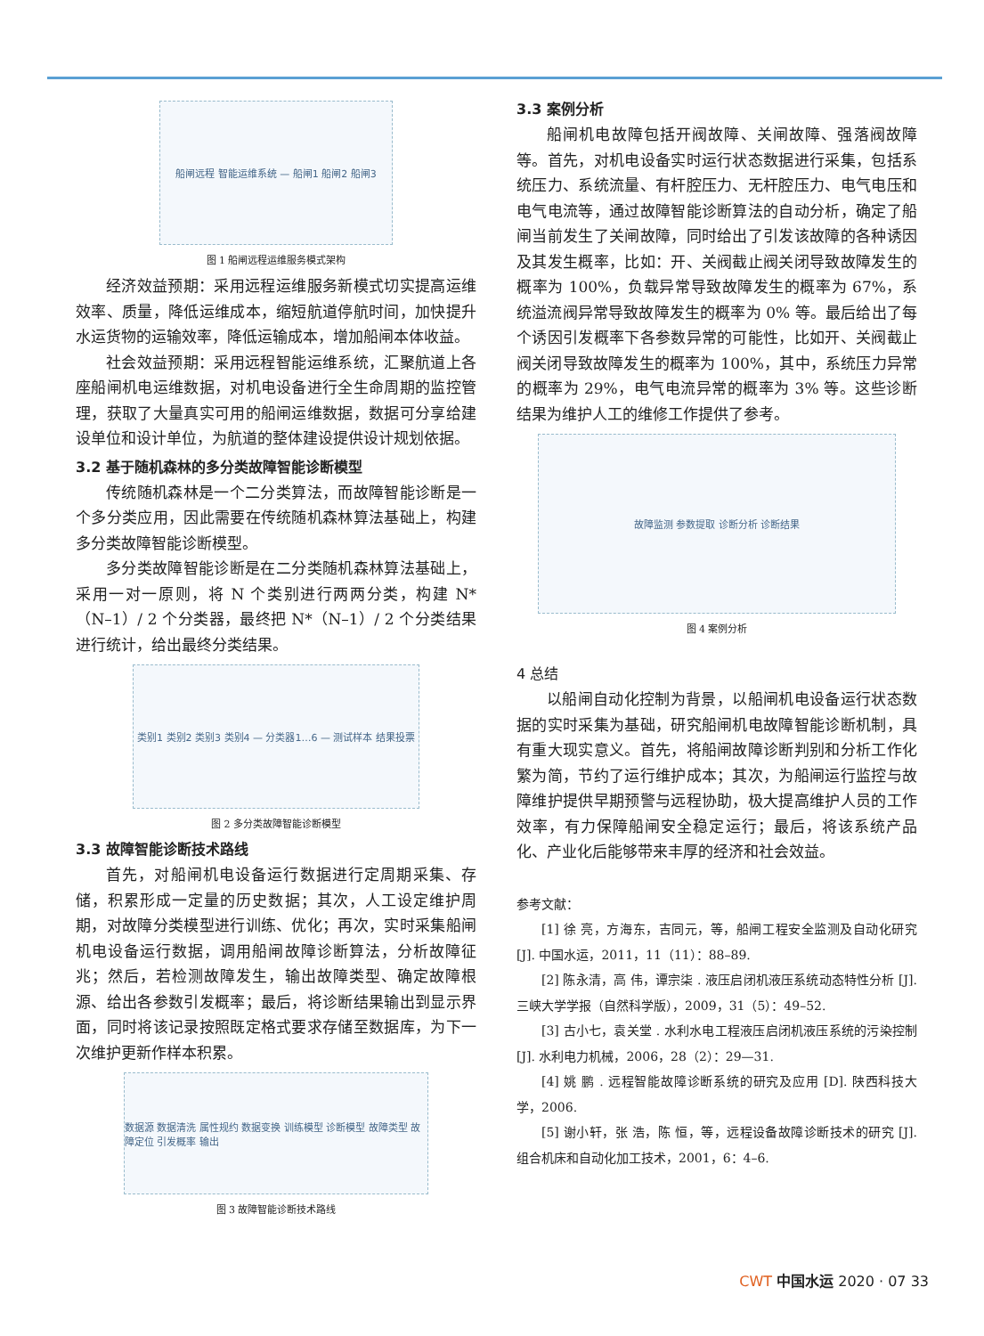船闸远程 智能运维系统 — 船闸1 船闸2 船闸3
图 1 船闸远程运维服务模式架构
经济效益预期：采用远程运维服务新模式切实提高运维效率、质量，降低运维成本，缩短航道停航时间，加快提升水运货物的运输效率，降低运输成本，增加船闸本体收益。
社会效益预期：采用远程智能运维系统，汇聚航道上各座船闸机电运维数据，对机电设备进行全生命周期的监控管理，获取了大量真实可用的船闸运维数据，数据可分享给建设单位和设计单位，为航道的整体建设提供设计规划依据。
3.2 基于随机森林的多分类故障智能诊断模型
传统随机森林是一个二分类算法，而故障智能诊断是一个多分类应用，因此需要在传统随机森林算法基础上，构建多分类故障智能诊断模型。
多分类故障智能诊断是在二分类随机森林算法基础上，采用一对一原则，将 N 个类别进行两两分类，构建 N*（N–1）/ 2 个分类器，最终把 N*（N–1）/ 2 个分类结果进行统计，给出最终分类结果。
类别1 类别2 类别3 类别4 — 分类器1…6 — 测试样本 结果投票
图 2 多分类故障智能诊断模型
3.3 故障智能诊断技术路线
首先，对船闸机电设备运行数据进行定周期采集、存储，积累形成一定量的历史数据；其次，人工设定维护周期，对故障分类模型进行训练、优化；再次，实时采集船闸机电设备运行数据，调用船闸故障诊断算法，分析故障征兆；然后，若检测故障发生，输出故障类型、确定故障根源、给出各参数引发概率；最后，将诊断结果输出到显示界面，同时将该记录按照既定格式要求存储至数据库，为下一次维护更新作样本积累。
数据源 数据清洗 属性规约 数据变换 训练模型 诊断模型 故障类型 故障定位 引发概率 输出
图 3 故障智能诊断技术路线
3.3 案例分析
船闸机电故障包括开阀故障、关闸故障、强落阀故障等。首先，对机电设备实时运行状态数据进行采集，包括系统压力、系统流量、有杆腔压力、无杆腔压力、电气电压和电气电流等，通过故障智能诊断算法的自动分析，确定了船闸当前发生了关闸故障，同时给出了引发该故障的各种诱因及其发生概率，比如：开、关阀截止阀关闭导致故障发生的概率为 100%，负载异常导致故障发生的概率为 67%，系统溢流阀异常导致故障发生的概率为 0% 等。最后给出了每个诱因引发概率下各参数异常的可能性，比如开、关阀截止阀关闭导致故障发生的概率为 100%，其中，系统压力异常的概率为 29%，电气电流异常的概率为 3% 等。这些诊断结果为维护人工的维修工作提供了参考。
故障监测 参数提取 诊断分析 诊断结果
图 4 案例分析
4 总结
以船闸自动化控制为背景，以船闸机电设备运行状态数据的实时采集为基础，研究船闸机电故障智能诊断机制，具有重大现实意义。首先，将船闸故障诊断判别和分析工作化繁为简，节约了运行维护成本；其次，为船闸运行监控与故障维护提供早期预警与远程协助，极大提高维护人员的工作效率，有力保障船闸安全稳定运行；最后，将该系统产品化、产业化后能够带来丰厚的经济和社会效益。
参考文献：
[1] 徐 亮，方海东，吉同元，等，船闸工程安全监测及自动化研究 [J]. 中国水运，2011，11（11）：88–89.
[2] 陈永清，高 伟，谭宗柒 . 液压启闭机液压系统动态特性分析 [J]. 三峡大学学报（自然科学版），2009，31（5）：49–52.
[3] 古小七，袁关堂 . 水利水电工程液压启闭机液压系统的污染控制 [J]. 水利电力机械，2006，28（2）：29—31.
[4] 姚 鹏 . 远程智能故障诊断系统的研究及应用 [D]. 陕西科技大学，2006.
[5] 谢小轩，张 浩，陈 恒，等，远程设备故障诊断技术的研究 [J]. 组合机床和自动化加工技术，2001，6：4–6.
CWT 中国水运 2020 · 07 33